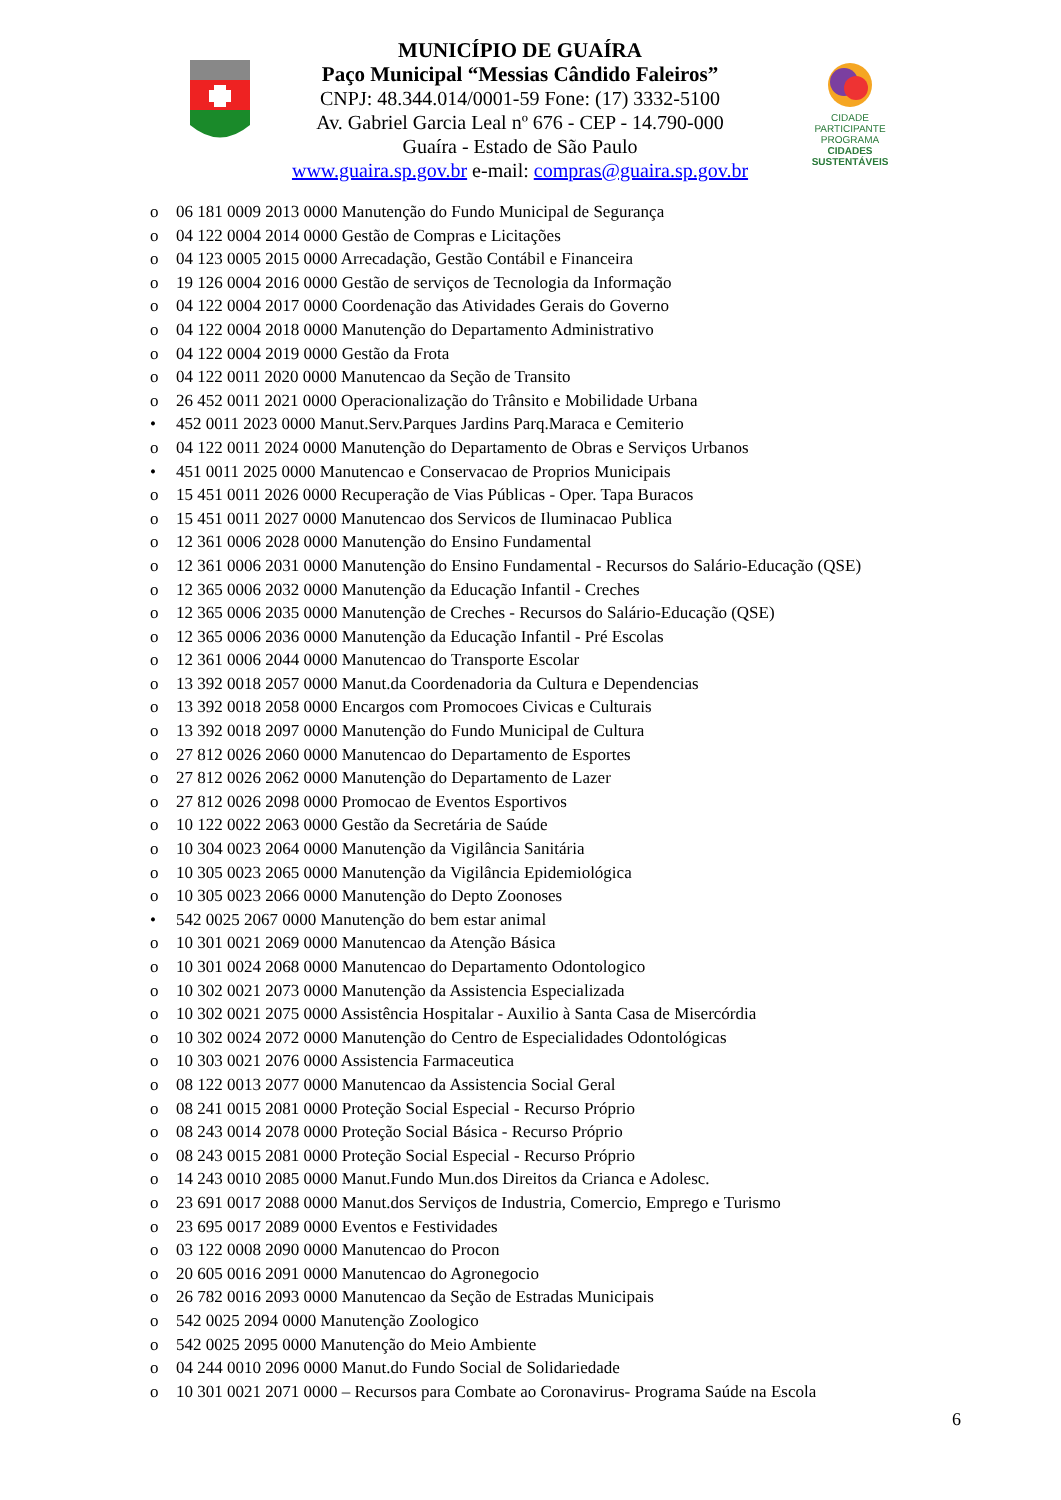MUNICÍPIO DE GUAÍRA
Paço Municipal “Messias Cândido Faleiros”
CNPJ: 48.344.014/0001-59 Fone: (17) 3332-5100
Av. Gabriel Garcia Leal nº 676 - CEP - 14.790-000
Guaíra - Estado de São Paulo
www.guaira.sp.gov.br e-mail: compras@guaira.sp.gov.br
CIDADE PARTICIPANTE
PROGRAMA
CIDADES SUSTENTÁVEIS
o 06 181 0009 2013 0000 Manutenção do Fundo Municipal de Segurança
o 04 122 0004 2014 0000 Gestão de Compras e Licitações
o 04 123 0005 2015 0000 Arrecadação, Gestão Contábil e Financeira
o 19 126 0004 2016 0000 Gestão de serviços de Tecnologia da Informação
o 04 122 0004 2017 0000 Coordenação das Atividades Gerais do Governo
o 04 122 0004 2018 0000 Manutenção do Departamento Administrativo
o 04 122 0004 2019 0000 Gestão da Frota
o 04 122 0011 2020 0000 Manutencao da Seção de Transito
o 26 452 0011 2021 0000 Operacionalização do Trânsito e Mobilidade Urbana
• 452 0011 2023 0000 Manut.Serv.Parques Jardins Parq.Maraca e Cemiterio
o 04 122 0011 2024 0000 Manutenção do Departamento de Obras e Serviços Urbanos
• 451 0011 2025 0000 Manutencao e Conservacao de Proprios Municipais
o 15 451 0011 2026 0000 Recuperação de Vias Públicas - Oper. Tapa Buracos
o 15 451 0011 2027 0000 Manutencao dos Servicos de Iluminacao Publica
o 12 361 0006 2028 0000 Manutenção do Ensino Fundamental
o 12 361 0006 2031 0000 Manutenção do Ensino Fundamental - Recursos do Salário-Educação (QSE)
o 12 365 0006 2032 0000 Manutenção da Educação Infantil - Creches
o 12 365 0006 2035 0000 Manutenção de Creches - Recursos do Salário-Educação (QSE)
o 12 365 0006 2036 0000 Manutenção da Educação Infantil - Pré Escolas
o 12 361 0006 2044 0000 Manutencao do Transporte Escolar
o 13 392 0018 2057 0000 Manut.da Coordenadoria da Cultura e Dependencias
o 13 392 0018 2058 0000 Encargos com Promocoes Civicas e Culturais
o 13 392 0018 2097 0000 Manutenção do Fundo Municipal de Cultura
o 27 812 0026 2060 0000 Manutencao do Departamento de Esportes
o 27 812 0026 2062 0000 Manutenção do Departamento de Lazer
o 27 812 0026 2098 0000 Promocao de Eventos Esportivos
o 10 122 0022 2063 0000 Gestão da Secretária de Saúde
o 10 304 0023 2064 0000 Manutenção da Vigilância Sanitária
o 10 305 0023 2065 0000 Manutenção da Vigilância Epidemiológica
o 10 305 0023 2066 0000 Manutenção do Depto Zoonoses
• 542 0025 2067 0000 Manutenção do bem estar animal
o 10 301 0021 2069 0000 Manutencao da Atenção Básica
o 10 301 0024 2068 0000 Manutencao do Departamento Odontologico
o 10 302 0021 2073 0000 Manutenção da Assistencia Especializada
o 10 302 0021 2075 0000 Assistência Hospitalar - Auxilio à Santa Casa de Misercórdia
o 10 302 0024 2072 0000 Manutenção do Centro de Especialidades Odontológicas
o 10 303 0021 2076 0000 Assistencia Farmaceutica
o 08 122 0013 2077 0000 Manutencao da Assistencia Social Geral
o 08 241 0015 2081 0000 Proteção Social Especial - Recurso Próprio
o 08 243 0014 2078 0000 Proteção Social Básica - Recurso Próprio
o 08 243 0015 2081 0000 Proteção Social Especial - Recurso Próprio
o 14 243 0010 2085 0000 Manut.Fundo Mun.dos Direitos da Crianca e Adolesc.
o 23 691 0017 2088 0000 Manut.dos Serviços de Industria, Comercio, Emprego e Turismo
o 23 695 0017 2089 0000 Eventos e Festividades
o 03 122 0008 2090 0000 Manutencao do Procon
o 20 605 0016 2091 0000 Manutencao do Agronegocio
o 26 782 0016 2093 0000 Manutencao da Seção de Estradas Municipais
o 542 0025 2094 0000 Manutenção Zoologico
o 542 0025 2095 0000 Manutenção do Meio Ambiente
o 04 244 0010 2096 0000 Manut.do Fundo Social de Solidariedade
o 10 301 0021 2071 0000 – Recursos para Combate ao Coronavirus- Programa Saúde na Escola
6